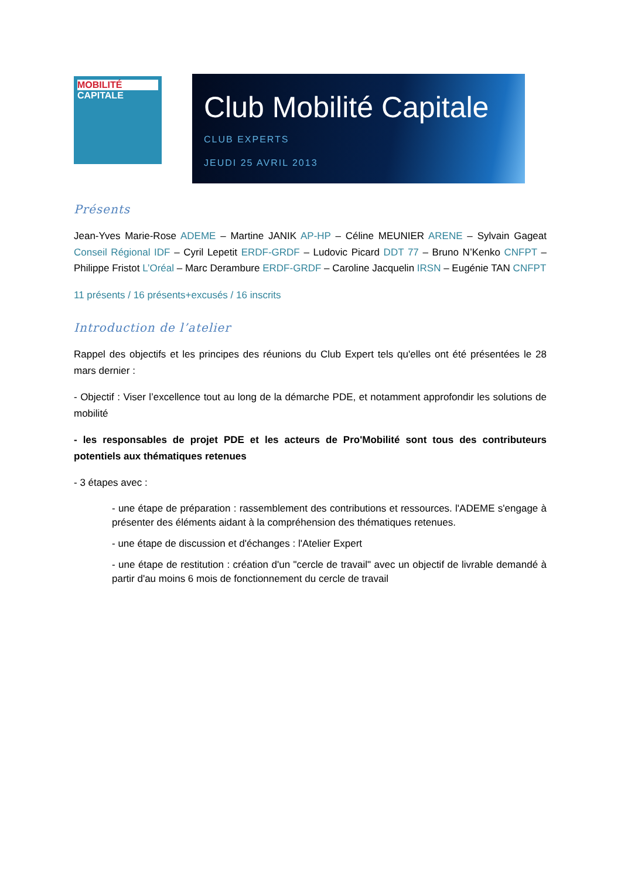MOBILITÉ
CAPITALE
Club Mobilité Capitale
CLUB EXPERTS
JEUDI 25 AVRIL 2013
Présents
Jean-Yves Marie-Rose ADEME – Martine JANIK AP-HP – Céline MEUNIER ARENE – Sylvain Gageat Conseil Régional IDF – Cyril Lepetit ERDF-GRDF – Ludovic Picard DDT 77 – Bruno N’Kenko CNFPT – Philippe Fristot L’Oréal – Marc Derambure ERDF-GRDF – Caroline Jacquelin IRSN – Eugénie TAN CNFPT
11 présents / 16 présents+excusés / 16 inscrits
Introduction de l’atelier
Rappel des objectifs et les principes des réunions du Club Expert tels qu'elles ont été présentées le 28 mars dernier :
- Objectif : Viser l’excellence tout au long de la démarche PDE, et notamment approfondir les solutions de mobilité
- les responsables de projet PDE et les acteurs de Pro'Mobilité sont tous des contributeurs potentiels aux thématiques retenues
- 3 étapes avec :
- une étape de préparation : rassemblement des contributions et ressources. l'ADEME s'engage à présenter des éléments aidant à la compréhension des thématiques retenues.
- une étape de discussion et d'échanges : l'Atelier Expert
- une étape de restitution : création d'un "cercle de travail" avec un objectif de livrable demandé à partir d'au moins 6 mois de fonctionnement du cercle de travail